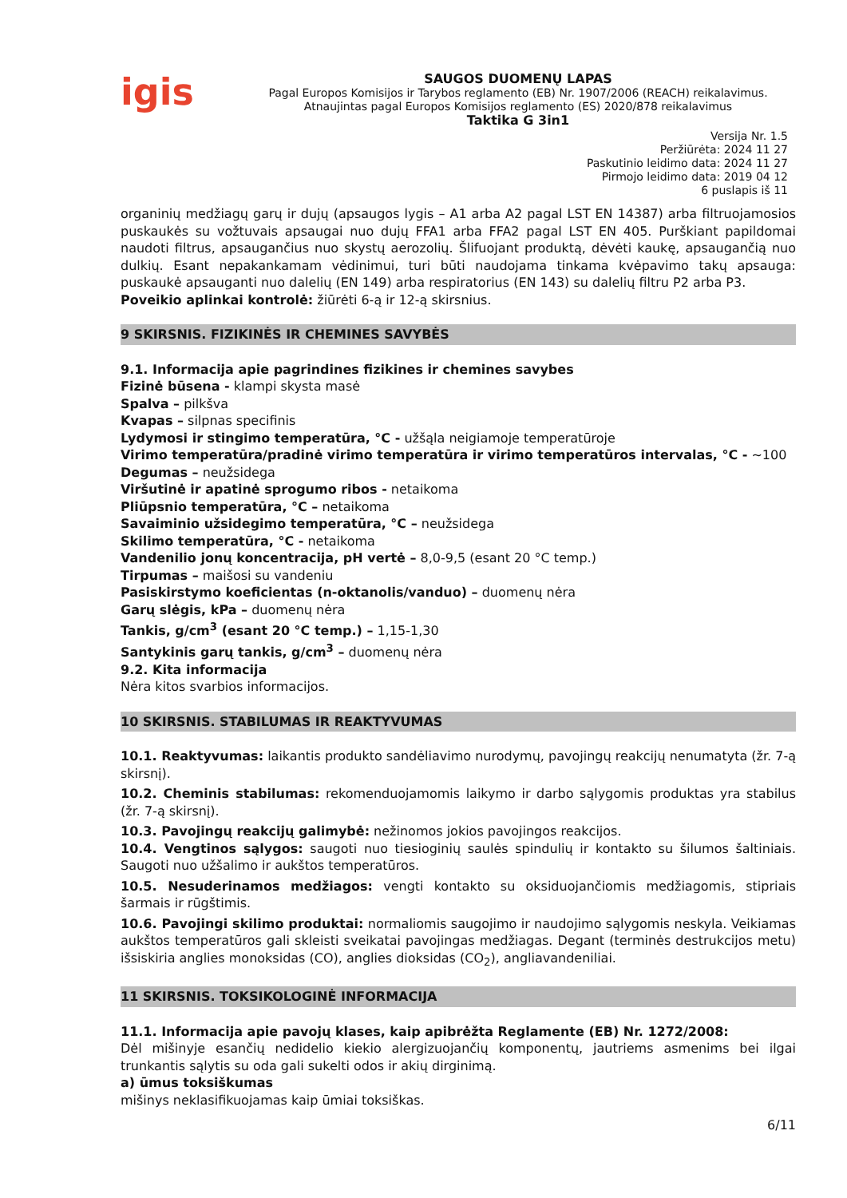igis
SAUGOS DUOMENŲ LAPAS
Pagal Europos Komisijos ir Tarybos reglamento (EB) Nr. 1907/2006 (REACH) reikalavimus.
Atnaujintas pagal Europos Komisijos reglamento (ES) 2020/878 reikalavimus
Taktika G 3in1
Versija Nr. 1.5
Peržiūrėta: 2024 11 27
Paskutinio leidimo data: 2024 11 27
Pirmojo leidimo data: 2019 04 12
6 puslapis iš 11
organinių medžiagų garų ir dujų (apsaugos lygis – A1 arba A2 pagal LST EN 14387) arba filtruojamosios puskaukės su vožtuvais apsaugai nuo dujų FFA1 arba FFA2 pagal LST EN 405. Purškiant papildomai naudoti filtrus, apsaugančius nuo skystų aerozolių. Šlifuojant produktą, dėvėti kaukę, apsaugančią nuo dulkių. Esant nepakankamam vėdinimui, turi būti naudojama tinkama kvėpavimo takų apsauga: puskaukė apsauganti nuo dalelių (EN 149) arba respiratorius (EN 143) su dalelių filtru P2 arba P3.
Poveikio aplinkai kontrolė: žiūrėti 6-ą ir 12-ą skirsnius.
9 SKIRSNIS. FIZIKINĖS IR CHEMINES SAVYBĖS
9.1. Informacija apie pagrindines fizikines ir chemines savybes
Fizinė būsena - klampi skysta masė
Spalva – pilkšva
Kvapas – silpnas specifinis
Lydymosi ir stingimo temperatūra, °C - užšąla neigiamoje temperatūroje
Virimo temperatūra/pradinė virimo temperatūra ir virimo temperatūros intervalas, °C - ~100
Degumas – neužsidega
Viršutinė ir apatinė sprogumo ribos - netaikoma
Pliūpsnio temperatūra, °C – netaikoma
Savaiminio užsidegimo temperatūra, °C – neužsidega
Skilimo temperatūra, °C - netaikoma
Vandenilio jonų koncentracija, pH vertė – 8,0-9,5 (esant 20 °C temp.)
Tirpumas – maišosi su vandeniu
Pasiskirstymo koeficientas (n-oktanolis/vanduo) – duomenų nėra
Garų slėgis, kPa – duomenų nėra
Tankis, g/cm<sup>3</sup> (esant 20 °C temp.) – 1,15-1,30
Santykinis garų tankis, g/cm<sup>3</sup> – duomenų nėra
9.2. Kita informacija
Nėra kitos svarbios informacijos.
10 SKIRSNIS. STABILUMAS IR REAKTYVUMAS
10.1. Reaktyvumas: laikantis produkto sandėliavimo nurodymų, pavojingų reakcijų nenumatyta (žr. 7-ą skirsnį).
10.2. Cheminis stabilumas: rekomenduojamomis laikymo ir darbo sąlygomis produktas yra stabilus (žr. 7-ą skirsnį).
10.3. Pavojingų reakcijų galimybė: nežinomos jokios pavojingos reakcijos.
10.4. Vengtinos sąlygos: saugoti nuo tiesioginių saulės spindulių ir kontakto su šilumos šaltiniais. Saugoti nuo užšalimo ir aukštos temperatūros.
10.5. Nesuderinamos medžiagos: vengti kontakto su oksiduojančiomis medžiagomis, stipriais šarmais ir rūgštimis.
10.6. Pavojingi skilimo produktai: normaliomis saugojimo ir naudojimo sąlygomis neskyla. Veikiamas aukštos temperatūros gali skleisti sveikatai pavojingas medžiagas. Degant (terminės destrukcijos metu) išsiskiria anglies monoksidas (CO), anglies dioksidas (CO<sub>2</sub>), angliavandeniliai.
11 SKIRSNIS. TOKSIKOLOGINĖ INFORMACIJA
11.1. Informacija apie pavojų klases, kaip apibrėžta Reglamente (EB) Nr. 1272/2008:
Dėl mišinyje esančių nedidelio kiekio alergizuojančių komponentų, jautriems asmenims bei ilgai trunkantis sąlytis su oda gali sukelti odos ir akių dirginimą.
a) ūmus toksiškumas
mišinys neklasifikuojamas kaip ūmiai toksiškas.
6/11